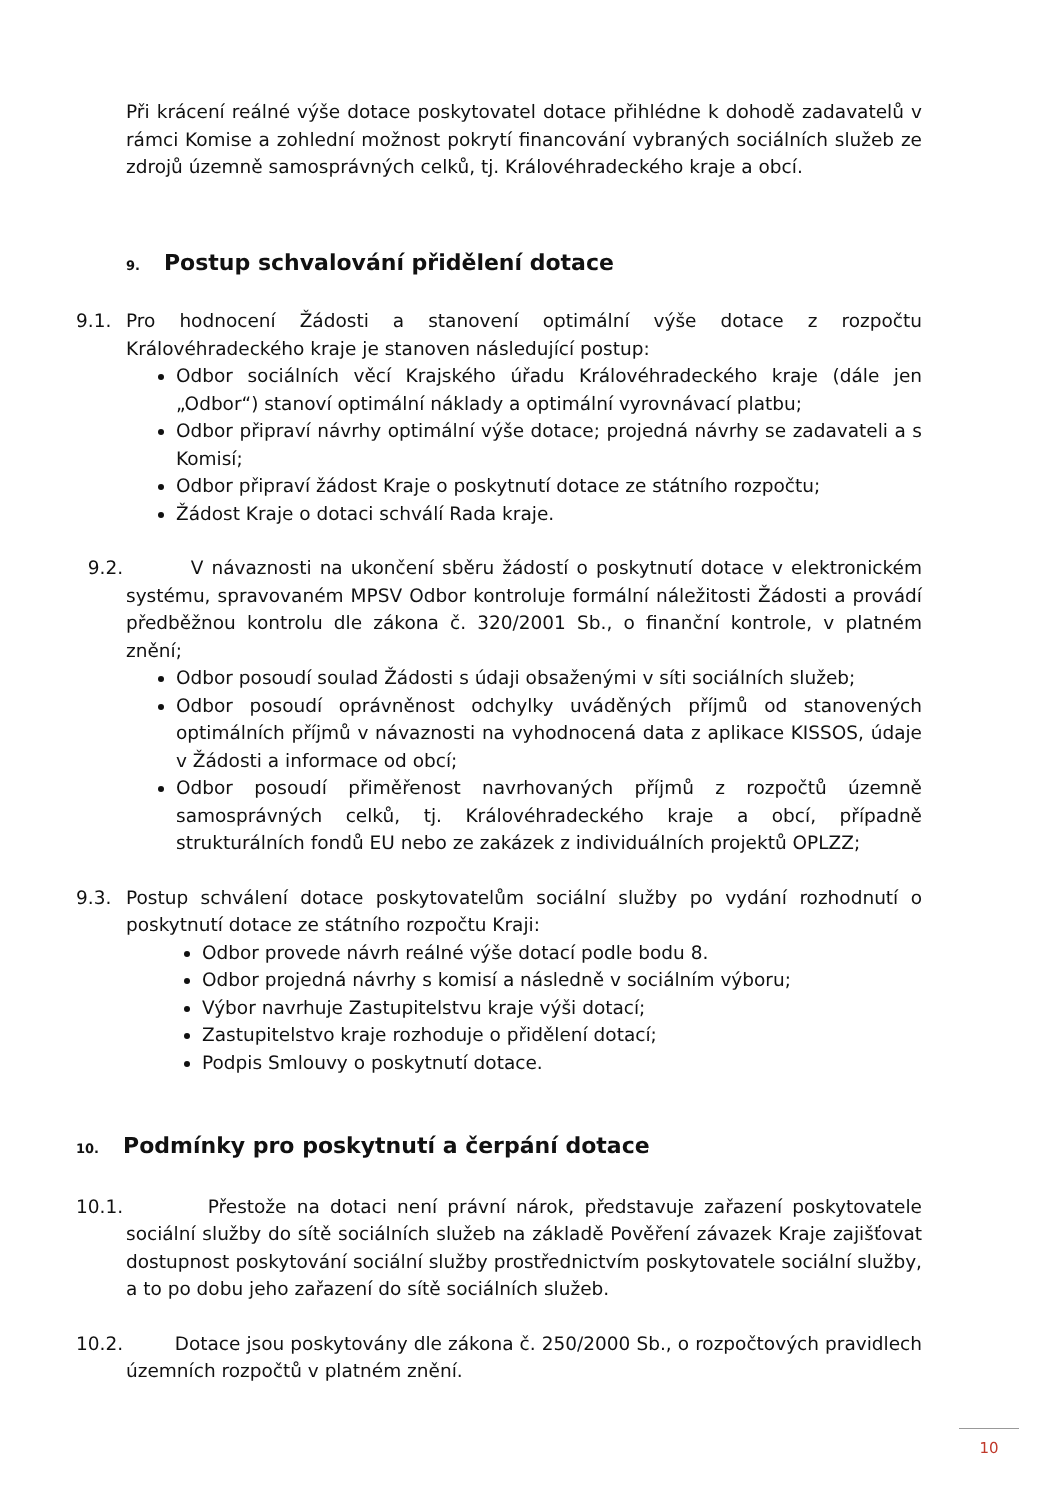Při krácení reálné výše dotace poskytovatel dotace přihlédne k dohodě zadavatelů v rámci Komise a zohlední možnost pokrytí financování vybraných sociálních služeb ze zdrojů územně samosprávných celků, tj. Královéhradeckého kraje a obcí.
9. Postup schvalování přidělení dotace
9.1. Pro hodnocení Žádosti a stanovení optimální výše dotace z rozpočtu Královéhradeckého kraje je stanoven následující postup:
Odbor sociálních věcí Krajského úřadu Královéhradeckého kraje (dále jen „Odbor“) stanoví optimální náklady a optimální vyrovnávací platbu;
Odbor připraví návrhy optimální výše dotace; projedná návrhy se zadavateli a s Komisí;
Odbor připraví žádost Kraje o poskytnutí dotace ze státního rozpočtu;
Žádost Kraje o dotaci schválí Rada kraje.
9.2. V návaznosti na ukončení sběru žádostí o poskytnutí dotace v elektronickém systému, spravovaném MPSV Odbor kontroluje formální náležitosti Žádosti a provádí předběžnou kontrolu dle zákona č. 320/2001 Sb., o finanční kontrole, v platném znění;
Odbor posoudí soulad Žádosti s údaji obsaženými v síti sociálních služeb;
Odbor posoudí oprávněnost odchylky uváděných příjmů od stanovených optimálních příjmů v návaznosti na vyhodnocená data z aplikace KISSOS, údaje v Žádosti a informace od obcí;
Odbor posoudí přiměřenost navrhovaných příjmů z rozpočtů územně samosprávných celků, tj. Královéhradeckého kraje a obcí, případně strukturálních fondů EU nebo ze zakázek z individuálních projektů OPLZZ;
9.3. Postup schválení dotace poskytovatelům sociální služby po vydání rozhodnutí o poskytnutí dotace ze státního rozpočtu Kraji:
Odbor provede návrh reálné výše dotací podle bodu 8.
Odbor projedná návrhy s komisí a následně v sociálním výboru;
Výbor navrhuje Zastupitelstvu kraje výši dotací;
Zastupitelstvo kraje rozhoduje o přidělení dotací;
Podpis Smlouvy o poskytnutí dotace.
10. Podmínky pro poskytnutí a čerpání dotace
10.1.
Přestože na dotaci není právní nárok, představuje zařazení poskytovatele sociální služby do sítě sociálních služeb na základě Pověření závazek Kraje zajišťovat dostupnost poskytování sociální služby prostřednictvím poskytovatele sociální služby, a to po dobu jeho zařazení do sítě sociálních služeb.
10.2.
Dotace jsou poskytovány dle zákona č. 250/2000 Sb., o rozpočtových pravidlech územních rozpočtů v platném znění.
10